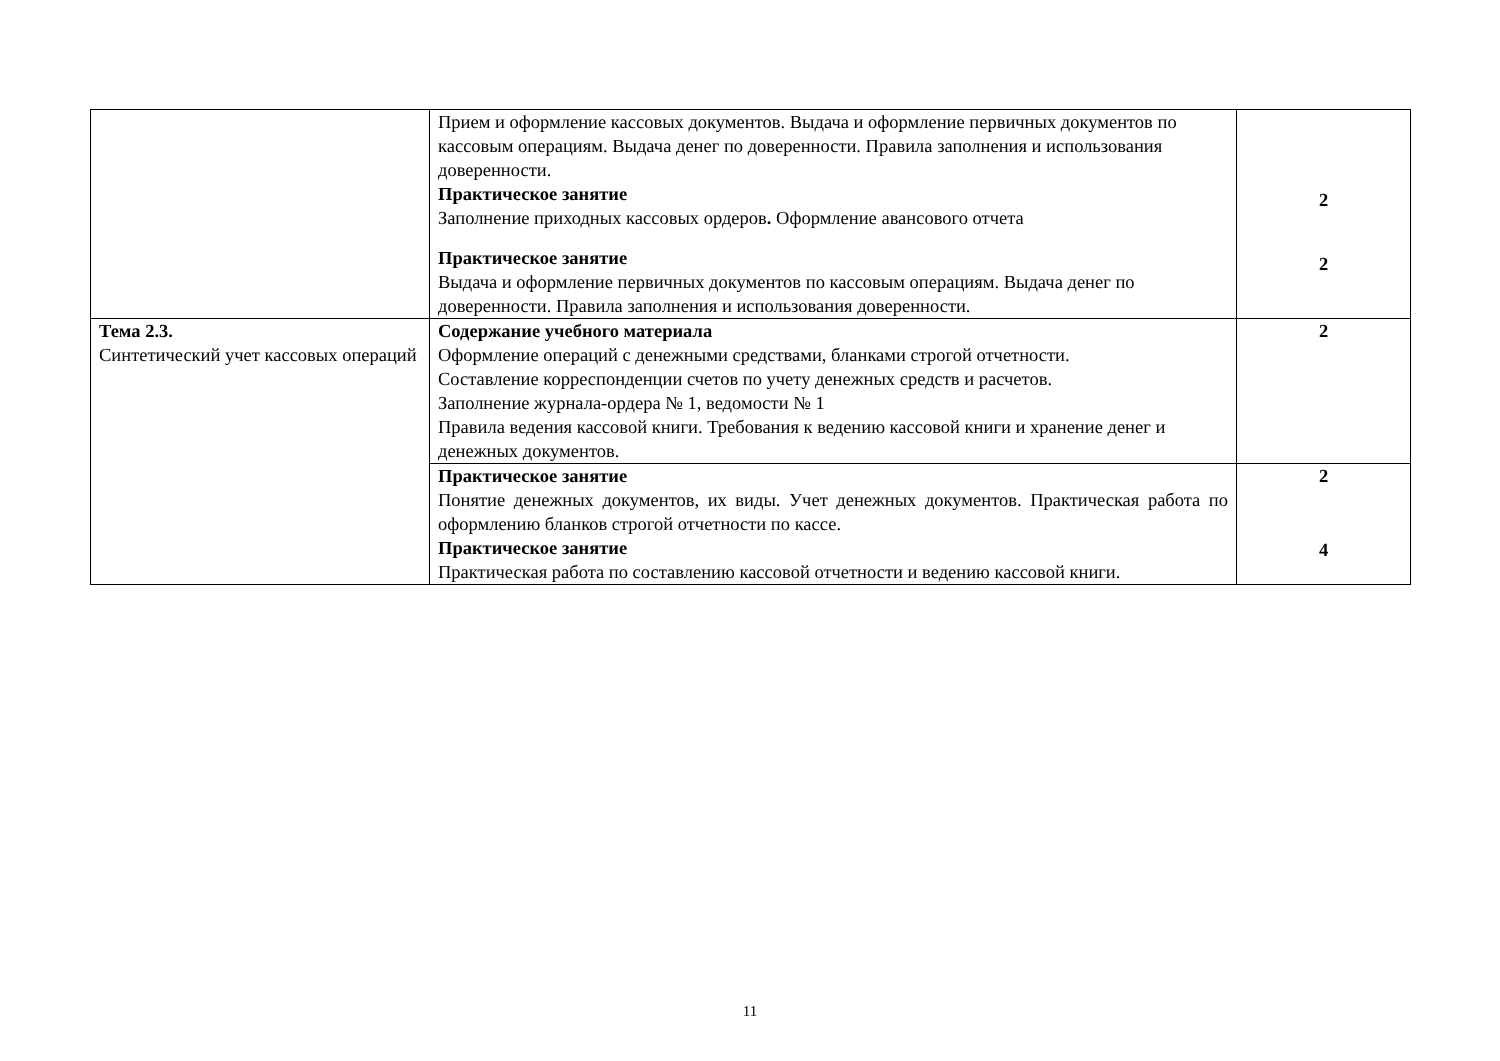| | Прием и оформление кассовых документов. Выдача и оформление первичных документов по кассовым операциям. Выдача денег по доверенности. Правила заполнения и использования доверенности. Практическое занятие Заполнение приходных кассовых ордеров . Оформление авансового отчета Практическое занятие Выдача и оформление первичных документов по кассовым операциям. Выдача денег по доверенности. Правила заполнения и использования доверенности. | 2 2 |
| Тема 2.3. Синтетический учет кассовых операций | Содержание учебного материала Оформление операций с денежными средствами, бланками строгой отчетности. Составление корреспонденции счетов по учету денежных средств и расчетов. Заполнение журнала-ордера № 1, ведомости № 1 Правила ведения кассовой книги. Требования к ведению кассовой книги и хранение денег и денежных документов. | 2 |
| | Практическое занятие Понятие денежных документов, их виды. Учет денежных документов. Практическая работа по оформлению бланков строгой отчетности по кассе. Практическое занятие Практическая работа по составлению кассовой отчетности и ведению кассовой книги. | 2 4 |
11